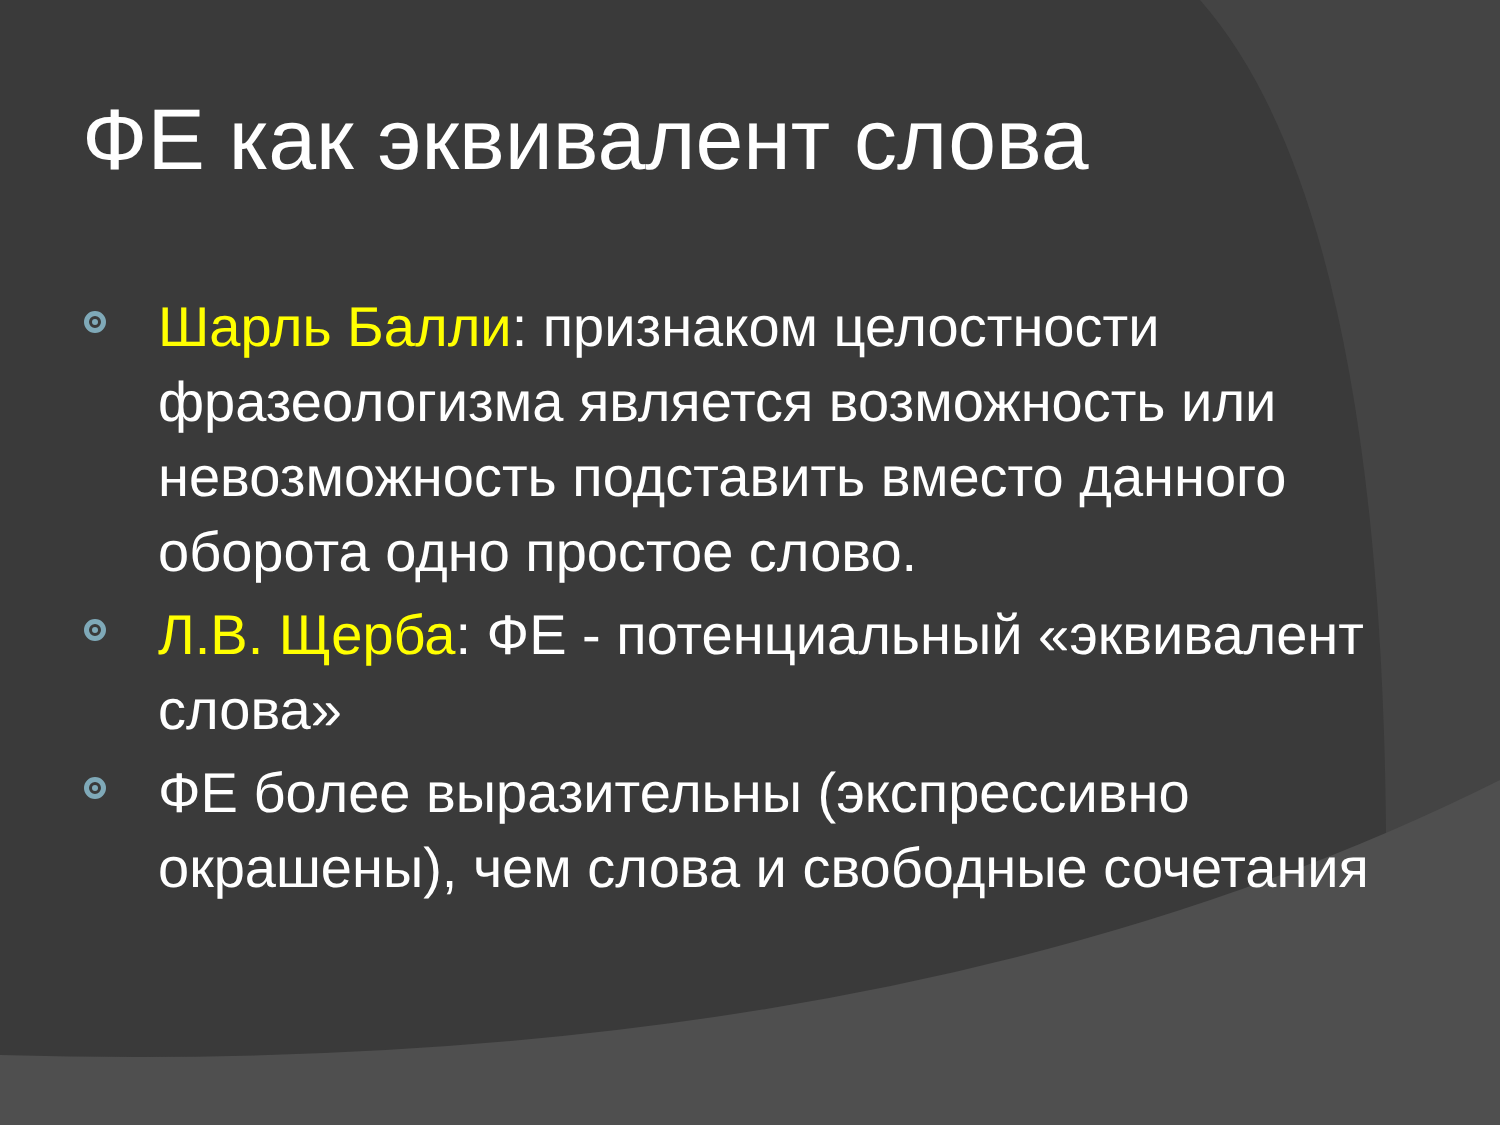ФЕ как эквивалент слова
Шарль Балли: признаком целостности фразеологизма является возможность или невозможность подставить вместо данного оборота одно простое слово.
Л.В. Щерба: ФЕ - потенциальный «эквивалент слова»
ФЕ более выразительны (экспрессивно окрашены), чем слова и свободные сочетания